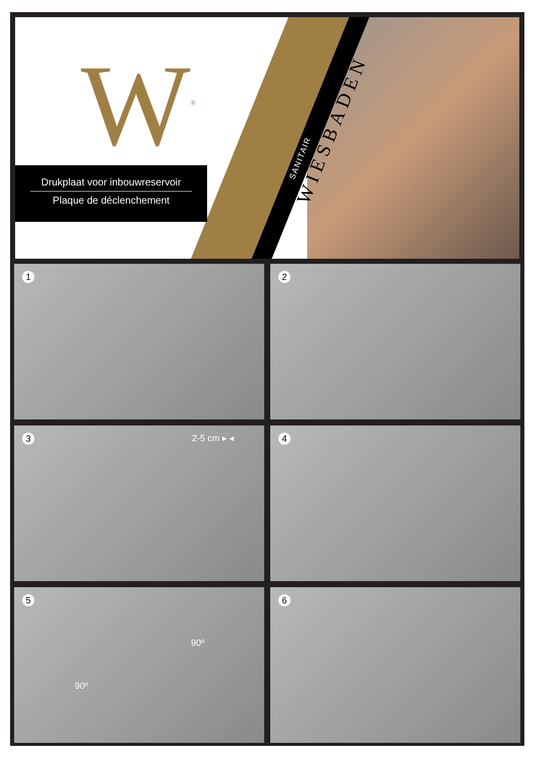W<sup>®</sup>
Drukplaat voor inbouwreservoir
Plaque de déclenchement
WIESBADEN
SANITAIR
1
2
3 2-5 cm ▸ ◂
4
5
90º
90º
6